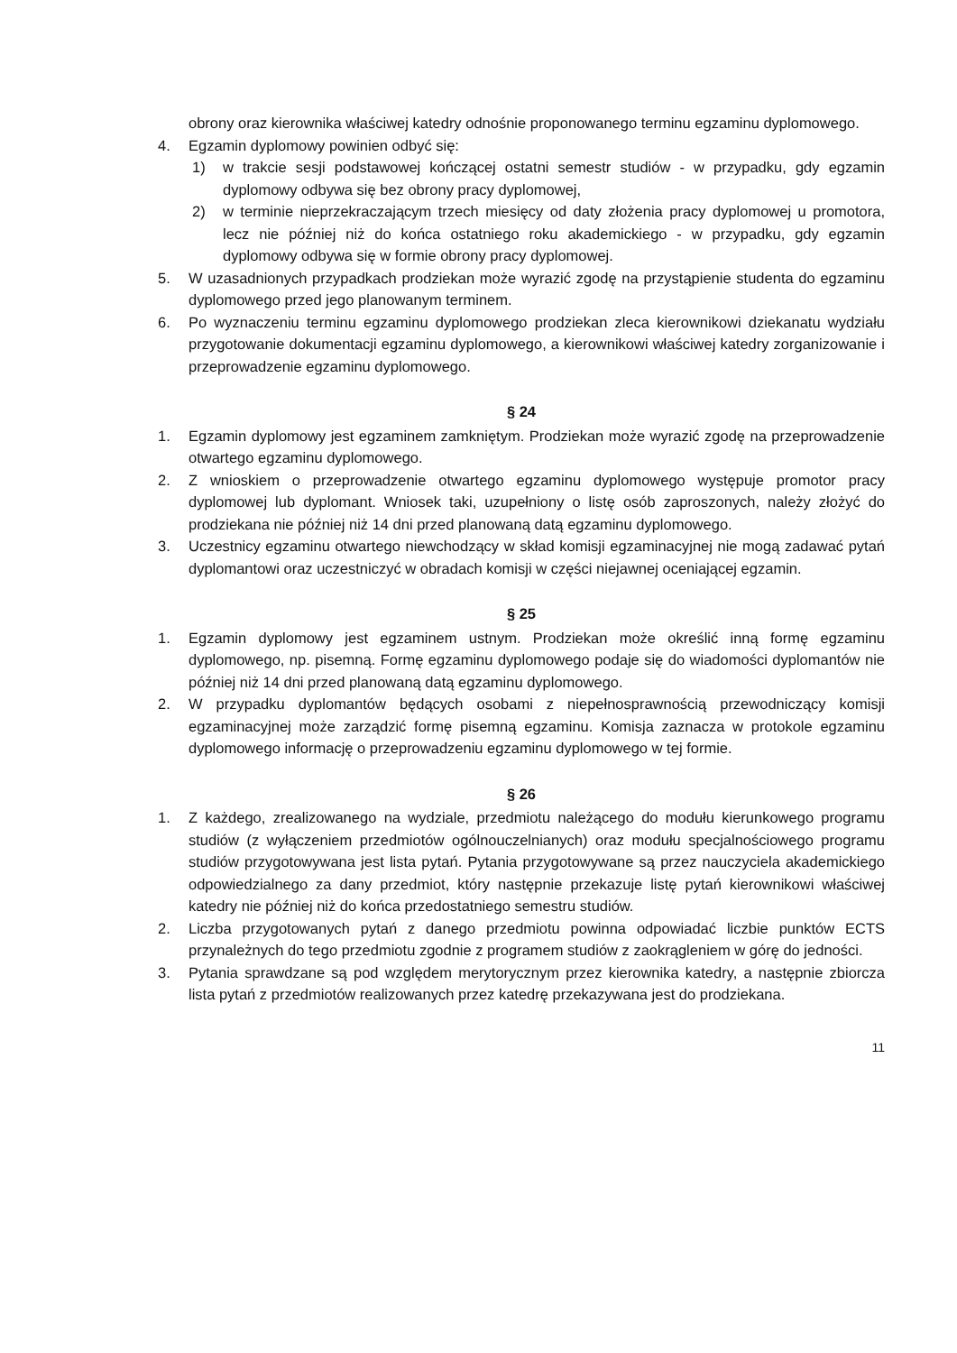obrony oraz kierownika właściwej katedry odnośnie proponowanego terminu egzaminu dyplomowego.
4. Egzamin dyplomowy powinien odbyć się:
1) w trakcie sesji podstawowej kończącej ostatni semestr studiów - w przypadku, gdy egzamin dyplomowy odbywa się bez obrony pracy dyplomowej,
2) w terminie nieprzekraczającym trzech miesięcy od daty złożenia pracy dyplomowej u promotora, lecz nie później niż do końca ostatniego roku akademickiego - w przypadku, gdy egzamin dyplomowy odbywa się w formie obrony pracy dyplomowej.
5. W uzasadnionych przypadkach prodziekan może wyrazić zgodę na przystąpienie studenta do egzaminu dyplomowego przed jego planowanym terminem.
6. Po wyznaczeniu terminu egzaminu dyplomowego prodziekan zleca kierownikowi dziekanatu wydziału przygotowanie dokumentacji egzaminu dyplomowego, a kierownikowi właściwej katedry zorganizowanie i przeprowadzenie egzaminu dyplomowego.
§ 24
1. Egzamin dyplomowy jest egzaminem zamkniętym. Prodziekan może wyrazić zgodę na przeprowadzenie otwartego egzaminu dyplomowego.
2. Z wnioskiem o przeprowadzenie otwartego egzaminu dyplomowego występuje promotor pracy dyplomowej lub dyplomant. Wniosek taki, uzupełniony o listę osób zaproszonych, należy złożyć do prodziekana nie później niż 14 dni przed planowaną datą egzaminu dyplomowego.
3. Uczestnicy egzaminu otwartego niewchodzący w skład komisji egzaminacyjnej nie mogą zadawać pytań dyplomantowi oraz uczestniczyć w obradach komisji w części niejawnej oceniającej egzamin.
§ 25
1. Egzamin dyplomowy jest egzaminem ustnym. Prodziekan może określić inną formę egzaminu dyplomowego, np. pisemną. Formę egzaminu dyplomowego podaje się do wiadomości dyplomantów nie później niż 14 dni przed planowaną datą egzaminu dyplomowego.
2. W przypadku dyplomantów będących osobami z niepełnosprawnością przewodniczący komisji egzaminacyjnej może zarządzić formę pisemną egzaminu. Komisja zaznacza w protokole egzaminu dyplomowego informację o przeprowadzeniu egzaminu dyplomowego w tej formie.
§ 26
1. Z każdego, zrealizowanego na wydziale, przedmiotu należącego do modułu kierunkowego programu studiów (z wyłączeniem przedmiotów ogólnouczelnianych) oraz modułu specjalnościowego programu studiów przygotowywana jest lista pytań. Pytania przygotowywane są przez nauczyciela akademickiego odpowiedzialnego za dany przedmiot, który następnie przekazuje listę pytań kierownikowi właściwej katedry nie później niż do końca przedostatniego semestru studiów.
2. Liczba przygotowanych pytań z danego przedmiotu powinna odpowiadać liczbie punktów ECTS przynależnych do tego przedmiotu zgodnie z programem studiów z zaokrągleniem w górę do jedności.
3. Pytania sprawdzane są pod względem merytorycznym przez kierownika katedry, a następnie zbiorcza lista pytań z przedmiotów realizowanych przez katedrę przekazywana jest do prodziekana.
11